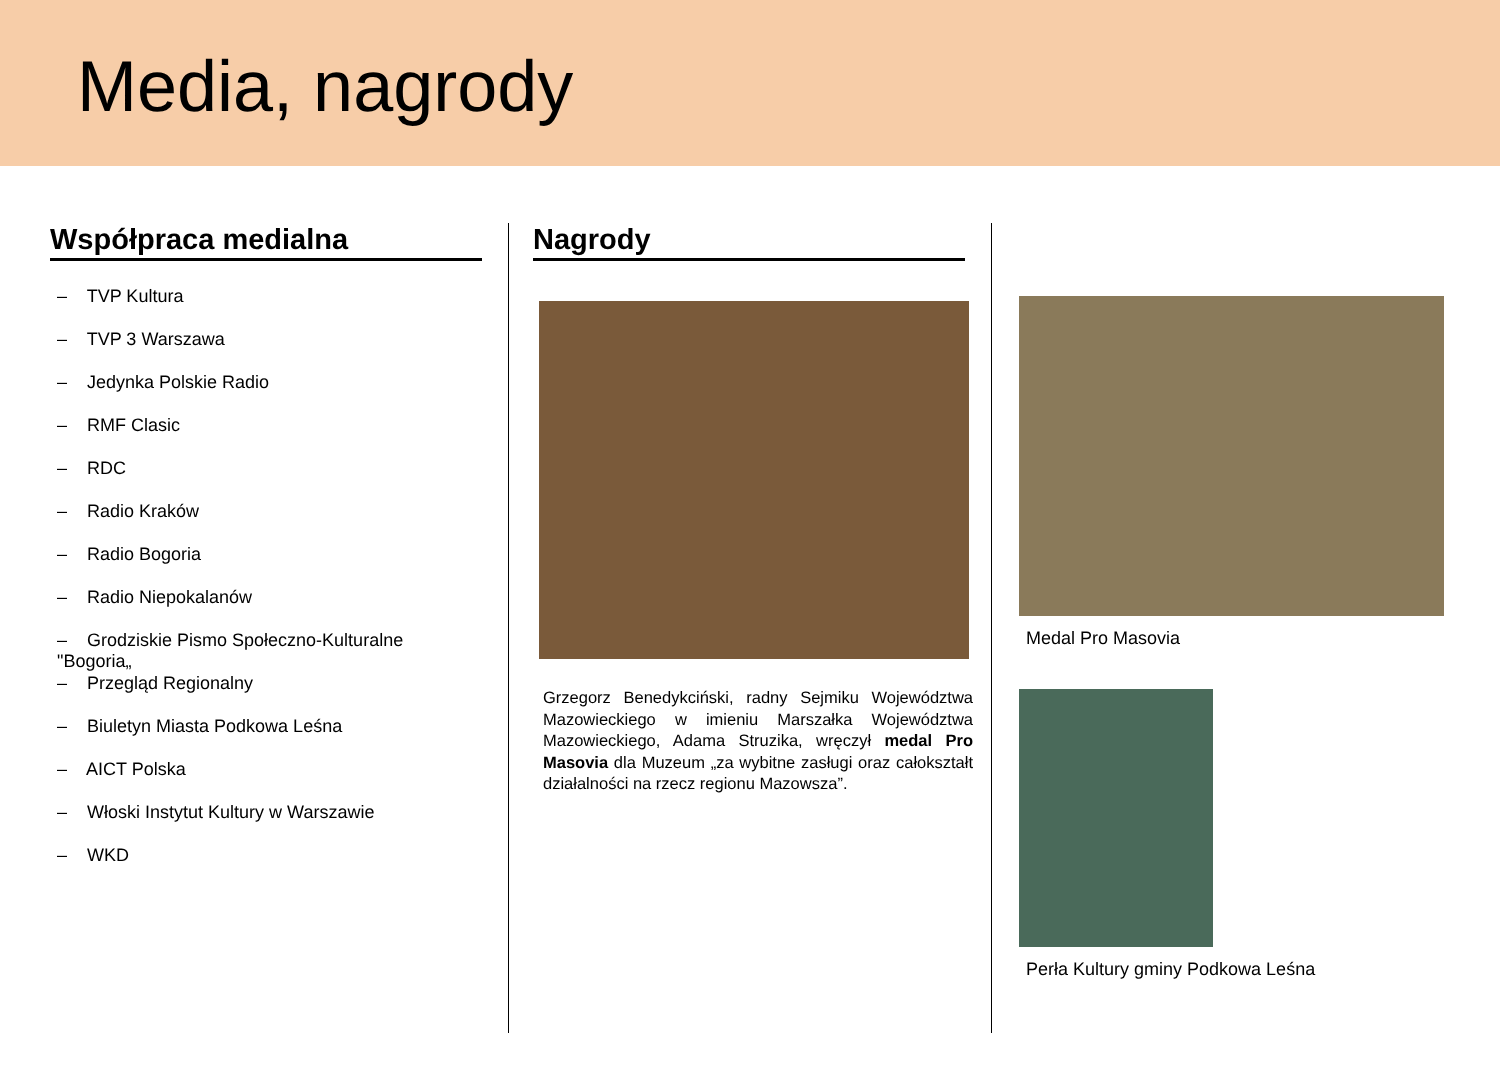Media, nagrody
Współpraca medialna
– TVP Kultura
– TVP 3 Warszawa
– Jedynka Polskie Radio
– RMF Clasic
– RDC
– Radio Kraków
– Radio Bogoria
– Radio Niepokalanów
– Grodziskie Pismo Społeczno-Kulturalne "Bogoria„
– Przegląd Regionalny
– Biuletyn Miasta Podkowa Leśna
– AICT Polska
– Włoski Instytut Kultury w Warszawie
– WKD
Nagrody
Grzegorz Benedykciński, radny Sejmiku Województwa Mazowieckiego w imieniu Marszałka Województwa Mazowieckiego, Adama Struzika, wręczył medal Pro Masovia dla Muzeum „za wybitne zasługi oraz całokształt działalności na rzecz regionu Mazowsza”.
Medal Pro Masovia
Perła Kultury gminy Podkowa Leśna